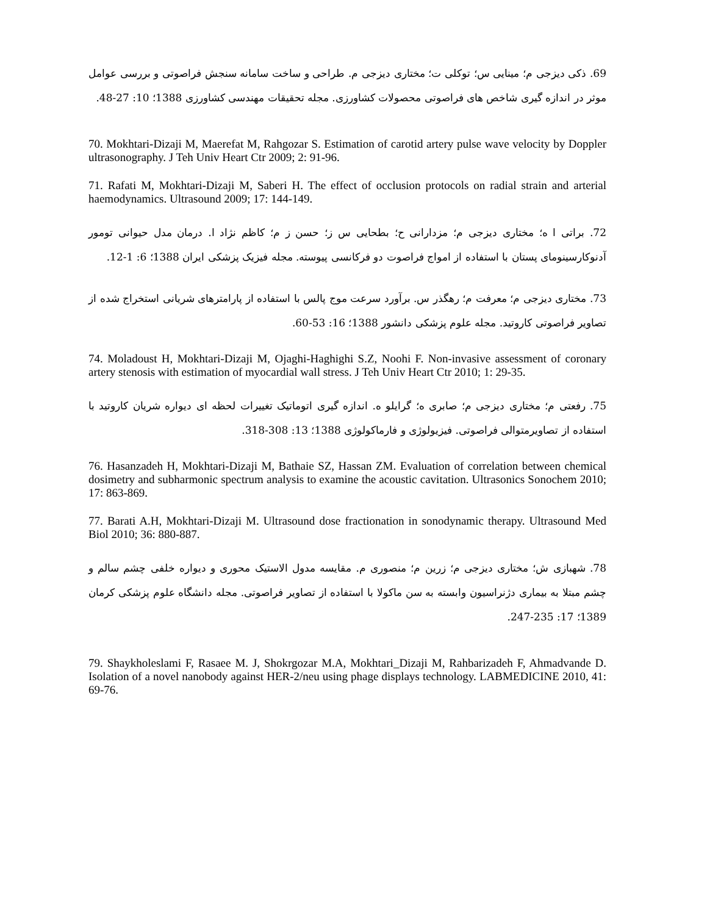69. ذکی دیزجی م؛ مینایی س؛ توکلی ت؛ مختاری دیزجی م. طراحی و ساخت سامانه سنجش فراصوتی و بررسی عوامل موثر در اندازه گیری شاخص های فراصوتی محصولات کشاورزی. مجله تحقیقات مهندسی کشاورزی 1388؛ 10: 27-48.
70. Mokhtari-Dizaji M, Maerefat M, Rahgozar S. Estimation of carotid artery pulse wave velocity by Doppler ultrasonography. J Teh Univ Heart Ctr 2009; 2: 91-96.
71. Rafati M, Mokhtari-Dizaji M, Saberi H. The effect of occlusion protocols on radial strain and arterial haemodynamics. Ultrasound 2009; 17: 144-149.
72. براتی ا ه؛ مختاری دیزجی م؛ مزدارانی ح؛ بطحایی س ز؛ حسن ز م؛ کاظم نژاد ا. درمان مدل حیوانی تومور آدنوکارسینومای پستان با استفاده از امواج فراصوت دو فرکانسی پیوسته. مجله فیزیک پزشکی ایران 1388؛ 6: 1-12.
73. مختاری دیزجی م؛ معرفت م؛ رهگذر س. برآورد سرعت موج پالس با استفاده از پارامترهای شریانی استخراج شده از تصاویر فراصوتی کاروتید. مجله علوم پزشکی دانشور 1388؛ 16: 53-60.
74. Moladoust H, Mokhtari-Dizaji M, Ojaghi-Haghighi S.Z, Noohi F. Non-invasive assessment of coronary artery stenosis with estimation of myocardial wall stress. J Teh Univ Heart Ctr 2010; 1: 29-35.
75. رفعتی م؛ مختاری دیزجی م؛ صابری ه؛ گرایلو ه. اندازه گیری اتوماتیک تغییرات لحظه ای دیواره شریان کاروتید با استفاده از تصاویرمتوالی فراصوتی. فیزیولوژی و فارماکولوژی 1388؛ 13: 308-318.
76. Hasanzadeh H, Mokhtari-Dizaji M, Bathaie SZ, Hassan ZM. Evaluation of correlation between chemical dosimetry and subharmonic spectrum analysis to examine the acoustic cavitation. Ultrasonics Sonochem 2010; 17: 863-869.
77. Barati A.H, Mokhtari-Dizaji M. Ultrasound dose fractionation in sonodynamic therapy. Ultrasound Med Biol 2010; 36: 880-887.
78. شهبازی ش؛ مختاری دیزجی م؛ زرین م؛ منصوری م. مقایسه مدول الاستیک محوری و دیواره خلفی چشم سالم و چشم مبتلا به بیماری دژنراسیون وابسته به سن ماکولا با استفاده از تصاویر فراصوتی. مجله دانشگاه علوم پزشکی کرمان 1389؛ 17: 235-247.
79. Shaykholeslami F, Rasaee M. J, Shokrgozar M.A, Mokhtari_Dizaji M, Rahbarizadeh F, Ahmadvande D. Isolation of a novel nanobody against HER-2/neu using phage displays technology. LABMEDICINE 2010, 41: 69-76.